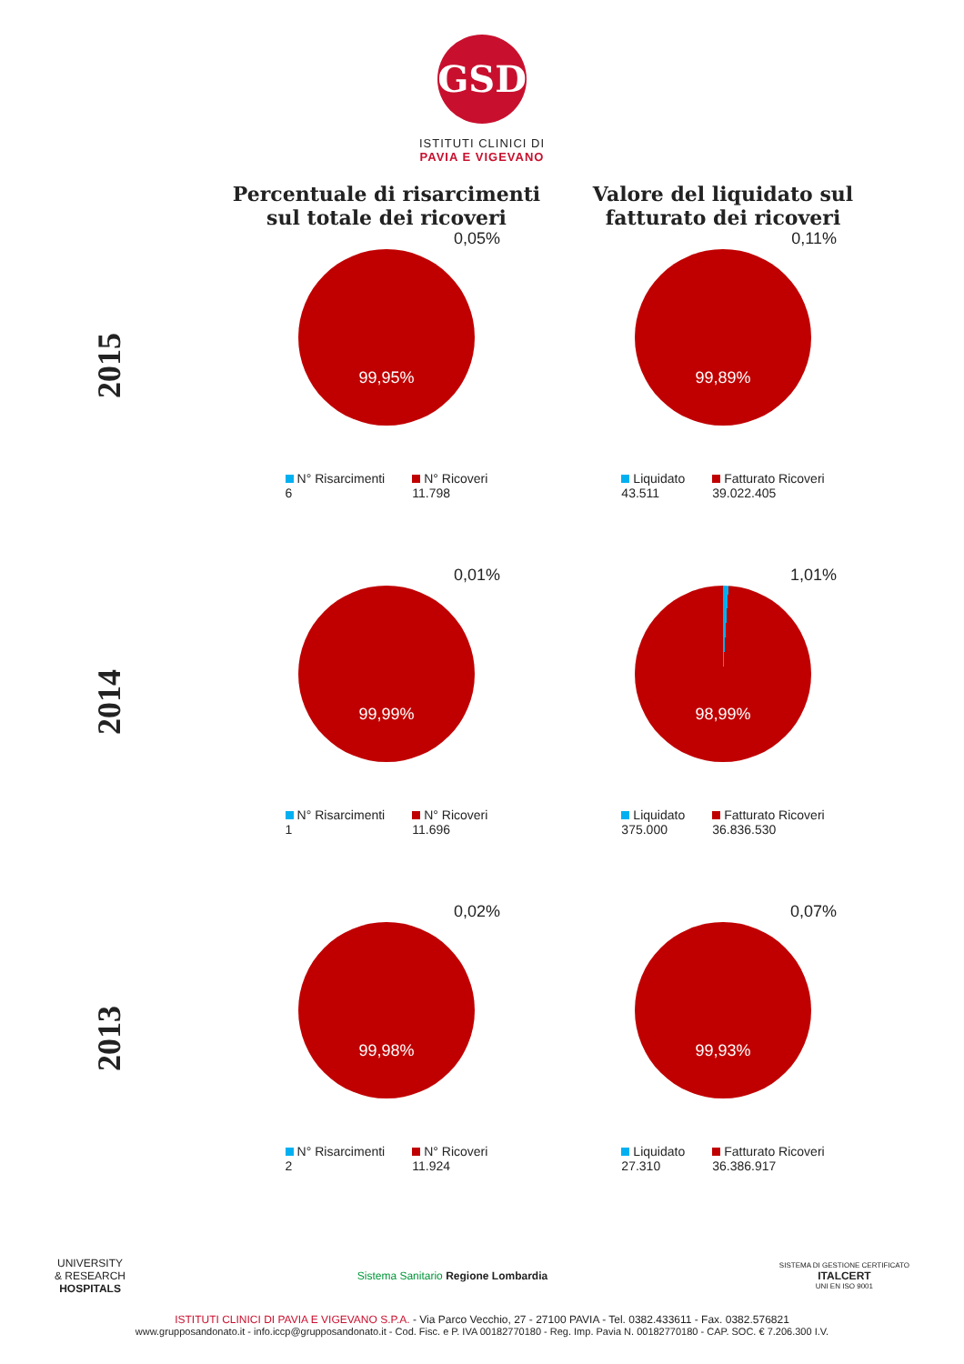GSD
ISTITUTI CLINICI DI
PAVIA E VIGEVANO
Percentuale di risarcimenti sul totale dei ricoveri
Valore del liquidato sul fatturato dei ricoveri
2015
0,05%
99,95%
N° Risarcimenti
6
N° Ricoveri
11.798
0,11%
99,89%
Liquidato
43.511
Fatturato Ricoveri
39.022.405
2014
0,01%
99,99%
N° Risarcimenti
1
N° Ricoveri
11.696
1,01%
98,99%
Liquidato
375.000
Fatturato Ricoveri
36.836.530
2013
0,02%
99,98%
N° Risarcimenti
2
N° Ricoveri
11.924
0,07%
99,93%
Liquidato
27.310
Fatturato Ricoveri
36.386.917
UNIVERSITY
& RESEARCH
HOSPITALS
Sistema Sanitario Regione Lombardia
SISTEMA DI GESTIONE CERTIFICATO
ITALCERT
UNI EN ISO 9001
ISTITUTI CLINICI DI PAVIA E VIGEVANO S.P.A. - Via Parco Vecchio, 27 - 27100 PAVIA - Tel. 0382.433611 - Fax. 0382.576821
www.grupposandonato.it - info.iccp@grupposandonato.it - Cod. Fisc. e P. IVA 00182770180 - Reg. Imp. Pavia N. 00182770180 - CAP. SOC. € 7.206.300 I.V.